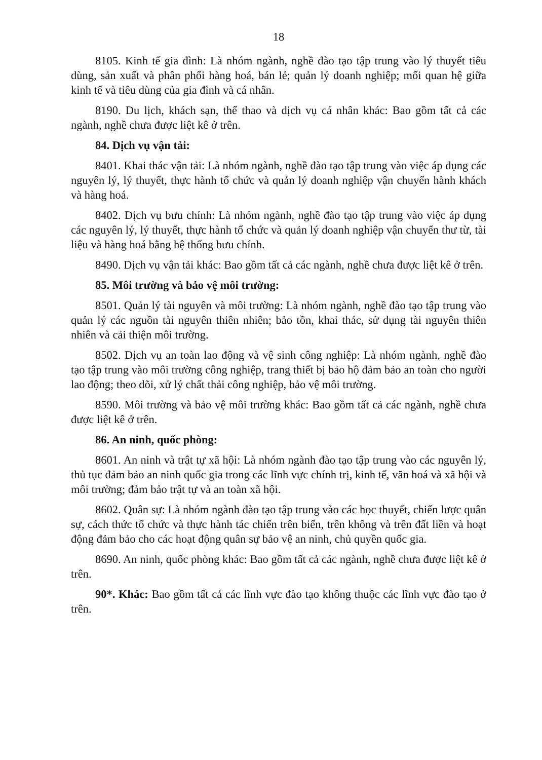18
8105. Kinh tế gia đình: Là nhóm ngành, nghề đào tạo tập trung vào lý thuyết tiêu dùng, sản xuất và phân phối hàng hoá, bán lẻ; quản lý doanh nghiệp; mối quan hệ giữa kinh tế và tiêu dùng của gia đình và cá nhân.
8190. Du lịch, khách sạn, thể thao và dịch vụ cá nhân khác: Bao gồm tất cả các ngành, nghề chưa được liệt kê ở trên.
84. Dịch vụ vận tải:
8401. Khai thác vận tải: Là nhóm ngành, nghề đào tạo tập trung vào việc áp dụng các nguyên lý, lý thuyết, thực hành tổ chức và quản lý doanh nghiệp vận chuyển hành khách và hàng hoá.
8402. Dịch vụ bưu chính: Là nhóm ngành, nghề đào tạo tập trung vào việc áp dụng các nguyên lý, lý thuyết, thực hành tổ chức và quản lý doanh nghiệp vận chuyển thư từ, tài liệu và hàng hoá bằng hệ thống bưu chính.
8490. Dịch vụ vận tải khác: Bao gồm tất cả các ngành, nghề chưa được liệt kê ở trên.
85. Môi trường và bảo vệ môi trường:
8501. Quản lý tài nguyên và môi trường: Là nhóm ngành, nghề đào tạo tập trung vào quản lý các nguồn tài nguyên thiên nhiên; bảo tồn, khai thác, sử dụng tài nguyên thiên nhiên và cải thiện môi trường.
8502. Dịch vụ an toàn lao động và vệ sinh công nghiệp: Là nhóm ngành, nghề đào tạo tập trung vào môi trường công nghiệp, trang thiết bị bảo hộ đảm bảo an toàn cho người lao động; theo dõi, xử lý chất thải công nghiệp, bảo vệ môi trường.
8590. Môi trường và bảo vệ môi trường khác: Bao gồm tất cả các ngành, nghề chưa được liệt kê ở trên.
86. An ninh, quốc phòng:
8601. An ninh và trật tự xã hội: Là nhóm ngành đào tạo tập trung vào các nguyên lý, thủ tục đảm bảo an ninh quốc gia trong các lĩnh vực chính trị, kinh tế, văn hoá và xã hội và môi trường; đảm bảo trật tự và an toàn xã hội.
8602. Quân sự: Là nhóm ngành đào tạo tập trung vào các học thuyết, chiến lược quân sự, cách thức tổ chức và thực hành tác chiến trên biển, trên không và trên đất liền và hoạt động đảm bảo cho các hoạt động quân sự bảo vệ an ninh, chủ quyền quốc gia.
8690. An ninh, quốc phòng khác: Bao gồm tất cả các ngành, nghề chưa được liệt kê ở trên.
90*. Khác: Bao gồm tất cả các lĩnh vực đào tạo không thuộc các lĩnh vực đào tạo ở trên.